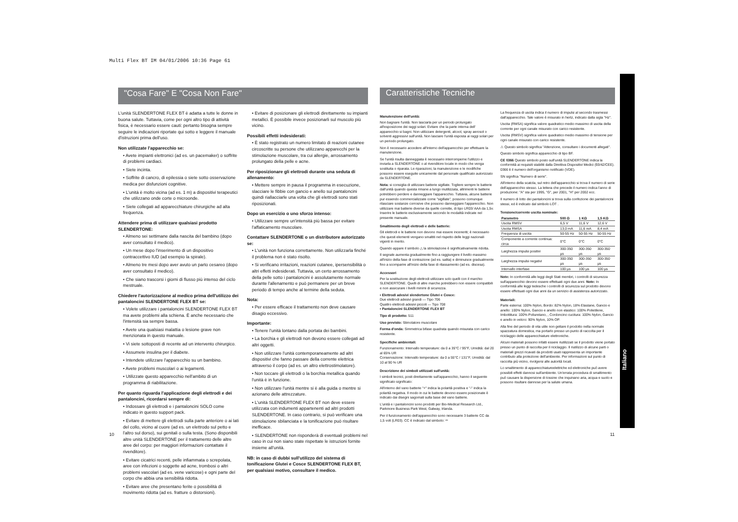Multi Flex BT IM 04/01/2006 10:36 Page 61
"Cosa Fare" E "Cosa Non Fare"
L'unità SLENDERTONE FLEX BT è adatta a tutte le donne in buona salute. Tuttavia, come per ogni altro tipo di attività fisica, è necessario essere cauti: pertanto bisogna sempre seguire le indicazioni riportate qui sotto e leggere il manuale d'istruzioni prima dell'uso.
Non utilizzate l'apparecchio se:
• Avete impianti elettronici (ad es. un pacemaker) o soffrite di problemi cardiaci.
• Siete incinta.
• Soffrite di cancro, di epilessia o siete sotto osservazione medica per disfunzioni cognitive.
• L'unità è molto vicina (ad es. 1 m) a dispositivi terapeutici che utilizzano onde corte o microonde.
• Siete collegati ad apparecchiature chirurgiche ad alta frequenza.
Attendere prima di utilizzare qualsiasi prodotto SLENDERTONE:
• Almeno sei settimane dalla nascita del bambino (dopo aver consultato il medico).
• Un mese dopo l'inserimento di un dispositivo contraccettivo IUD (ad esempio la spirale).
• Almeno tre mesi dopo aver avuto un parto cesareo (dopo aver consultato il medico).
• Che siano trascorsi i giorni di flusso più intenso del ciclo mestruale.
Chiedere l'autorizzazione al medico prima dell'utilizzo dei pantaloncini SLENDERTONE FLEX BT se:
• Volete utilizzare i pantaloncini SLENDERTONE FLEX BT ma avete problemi alla schiena. È anche necessario che l'intensità sia sempre bassa.
• Avete una qualsiasi malattia o lesione grave non menzionata in questo manuale.
• Vi siete sottoposti di recente ad un intervento chirurgico.
• Assumete insulina per il diabete.
• Intendete utilizzare l'apparecchio su un bambino.
• Avete problemi muscolari o ai legamenti.
• Utilizzate questo apparecchio nell'ambito di un programma di riabilitazione.
Per quanto riguarda l'applicazione degli elettrodi e dei pantaloncini, ricordarsi sempre di:
• Indossare gli elettrodi e i pantaloncini SOLO come indicato in questo support pack.
• Evitare di mettere gli elettrodi sulla parte anteriore o ai lati del collo, vicino al cuore (ad es. un elettrodo sul petto e l'altro sul dorso), sui genitali o sulla testa. (Sono disponibili altre unità SLENDERTONE per il trattamento delle altre aree del corpo: per maggiori informazioni contattate il rivenditore).
• Evitare cicatrici recenti, pelle infiammata o screpolata, aree con infezioni o soggette ad acne, trombosi o altri problemi vascolari (ad es. vene varicose) e ogni parte del corpo che abbia una sensibilità ridotta.
• Evitare aree che presentano ferite o possibilità di movimento ridotta (ad es. fratture o distorsioni).
• Evitare di posizionare gli elettrodi direttamente su impianti metallici. È possibile invece posizionarli sul muscolo più vicino.
Possibili effetti indesiderati:
• È stato registrato un numero limitato di reazioni cutanee circoscritte su persone che utilizzano apparecchi per la stimolazione muscolare, tra cui allergie, arrossamento prolungato della pelle e acne.
Per riposizionare gli elettrodi durante una seduta di allenamento:
• Mettere sempre in pausa il programma in esecuzione, slacciare le fibbie con gancio e anello sui pantaloncini quindi riallacciarle una volta che gli elettrodi sono stati riposizionati.
Dopo un esercizio o uno sforzo intenso:
• Utilizzare sempre un'intensità più bassa per evitare l'affaticamento muscolare.
Contattare SLENDERTONE o un distributore autorizzato se:
• L'unità non funziona correttamente. Non utilizzarla finché il problema non è stato risolto.
• Si verificano irritazioni, reazioni cutanee, ipersensibilità o altri effetti indesiderati. Tuttavia, un certo arrossamento della pelle sotto i pantaloncini è assolutamente normale durante l'allenamento e può permanere per un breve periodo di tempo anche al termine della seduta.
Nota:
• Per essere efficace il trattamento non deve causare disagio eccessivo.
Importante:
• Tenere l'unità lontano dalla portata dei bambini.
• La borchia e gli elettrodi non devono essere collegati ad altri oggetti.
• Non utilizzare l'unità contemporaneamente ad altri dispositivi che fanno passare della corrente elettrica attraverso il corpo (ad es. un altro elettrostimolatore).
• Non toccare gli elettrodi o la borchia metallica quando l'unità è in funzione.
• Non utilizzare l'unità mentre si è alla guida o mentre si azionano delle attrezzature.
• L'unità SLENDERTONE FLEX BT non deve essere utilizzata con indumenti appartenenti ad altri prodotti SLENDERTONE. In caso contrario, si può verificare una stimolazione sbilanciata e la tonificazione può risultare inefficace.
• SLENDERTONE non risponderà di eventuali problemi nel caso in cui non siano state rispettate le istruzioni fornite insieme all'unità.
NB: in caso di dubbi sull'utilizzo del sistema di tonificazione Glutei e Cosce SLENDERTONE FLEX BT, per qualsiasi motivo, consultare il medico.
10
Caratteristiche Tecniche
Manutenzione dell'unità:
Non bagnare l'unità. Non lasciarla per un periodo prolungato all'esposizione dei raggi solari. Evitare che la parte interna dell' apparecchio si bagni. Non utilizzare detergenti, alcool, spray aerosol o solventi aggressivi sull'unità. Non lasciare l'unità esposta ai raggi solari per un periodo prolungato.
Non è necessario accedere all'interno dell'apparecchio per effettuare la manutenzione.
Se l'unità risulta danneggiata è necessario interromperne l'utilizzo e inviarla a SLENDERTONE o al rivenditore locale in modo che venga sostituita o riparata. Le riparazioni, la manutenzione e le modifiche possono essere eseguite unicamente dal personale qualificato autorizzato da SLENDERTONE.
Nota: si consiglia di utilizzare batterie sigillate. Togliere sempre le batterie dall'unità quando questa rimane a lungo inutilizzata, altrimenti le batterie potrebbero perdere e danneggiare l'apparecchio. Tuttavia, alcune batterie pur essendo commercializzate come "sigillate", possono comunque rilasciare sostanze corrosive che possono danneggiare l'apparecchio. Non utilizzare mai batterie diverse da quelle corrette, di tipo LR03/ AAA da 1,5v. Inserire le batterie esclusivamente secondo le modalità indicate nel presente manuale.
Smaltimento degli elettrodi e delle batterie:
Gli elettrodi e le batterie non devono mai essere inceneriti; è necessario che questi elementi vengano smaltiti nel rispetto delle leggi nazionali vigenti in merito.
Quando appare il simbolo △ la stimolazione è significativamente ridotta.
Il segnale aumenta gradualmente fino a raggiungere il livello massimo all'inizio della fase di contrazione (ad es. salita) e diminuisce gradualmente fino a scomparire all'inizio della fase di rilassamento (ad es. discesa).
Accessori
Per la sostituzione degli elettrodi utilizzare solo quelli con il marchio SLENDERTONE. Quelli di altre marche potrebbero non essere compatibili e non assicurare i livelli minimi di sicurezza.
• Elettrodi adesivi slendertone Glutei e Cosce:
Due elettrodi adesivi grandi — Tipo 706
Quattro elettrodi adesivi piccoli — Tipo 708
• Pantaloncini SLENDERTONE FLEX BT
Tipo di prodotto: 511
Uso previsto: Stimolatore muscolare
Forma d'onda: Simmetrica bifase quadrata quando misurata con carico resistente.
Specifiche ambientali:
Funzionamento: Intervallo temperature: da 0 a 35°C / 95°F, Umidità: dal 20 al 65% UR
Conservazione: Intervallo temperature: da 0 a 55°C / 131°F, Umidità: dal 10 al 90 % UR
Descrizione dei simboli utilizzati sull'unità:
I simboli tecnici, posti direttamente sull'apparecchio, hanno il seguente significato significato:
All'interno del vano batterie "+" indica la polarità positiva e "-" indica la polarità negativa. Il modo in cui le batterie devono essere posizionate è indicato dai disegni sagomati sulla base del vano batterie.
L'unità e i pantaloncini sono prodotti per Bio-Medical Research Ltd., Parkmore Business Park West, Galway, Irlanda.
Per il funzionamento dell'apparecchio sono necessarie 3 batterie CC da 1,5 volt (LR03). CC è indicato dal simbolo: ⎓
La frequenza di uscita indica il numero di impulsi al secondo trasmessi dall'apparecchio. Tale valore è misurato in hertz, indicato dalla sigla "Hz".
Uscita (RMSA) significa valore quadratico medio massimo di uscita della corrente per ogni canale misurato con carico resistente.
Uscita (RMSV) significa valore quadratico medio massimo di tensione per ogni canale misurato con carico resistente.
⚠ Questo simbolo significa "Attenzione, consultare i documenti allegati".
Questo simbolo significa apparecchio di tipo BF.
CE 0366 Questo simbolo posto sull'unità SLENDERTONE indica la conformità ai requisiti stabiliti dalla Direttiva Dispositivi Medici (93/42/CEE). 0366 è il numero dell'organismo notificato (VDE).
SN significa "Numero di serie".
All'interno della scatola, sul retro dell'apparecchio si trova il numero di serie dell'apparecchio stesso. La lettera che precede il numero indica l'anno di produzione: "A" sta per 1995, "G", per 2001, "H" per 2002 ecc.
Il numero di lotto dei pantaloncini si trova sulla confezione dei pantaloncini stessi, ed è indicato dal simbolo LOT .
Tensione/corrente uscita nominale:
| Parametro | 500 Ω | 1 KΩ | 1,5 KΩ |
| --- | --- | --- | --- |
| Uscita RMSV | 6,5 V | 11,6 V | 12,6 V |
| Uscita RMSA | 13,0 mA | 11,6 mA | 8,4 mA |
| Frequenza di uscita | 50-55 Hz | 50-55 Hz | 50-55 Hz |
| Componente a corrente continua: circa | 0°C | 0°C | 0°C |
| Larghezza impulsi positivi | 300-350 µs | 300-350 µs | 300-350 µs |
| Larghezza impulsi negativi | 300-350 µs | 300-350 µs | 300-350 µs |
| Intervallo interfase | 100 µs | 100 µs | 100 µs |
Note: In conformità alle leggi degli Stati membri, i controlli di sicurezza sull'apparecchio devono essere effettuati ogni due anni. Note: In conformità alle leggi tedesche i controlli di sicurezza sul prodotto devono essere effettuati ogni due anni da un servizio di assistenza autorizzato.
Materiali:
Parte esterna: 100% Nylon, Bordo: 82% Nylon, 18% Elastane, Gancio e anello: 100% Nylon, Gancio e anello non elastico: 100% Polietilene, Imbottitura: 100% Poliuretano, , Cordoncino cucitura: 100% Nylon, Gancio e anello in velcro: 90% Nylon, 10% OP.
Alla fine del periodo di vita utile non gettare il prodotto nella normale spazzatura domestica, ma portarlo presso un punto di raccolta per il riciclaggio delle apparecchiature elettroniche.
Alcuni materiali possono infatti essere riutilizzati se il prodotto viene portato presso un punto di raccolta per il riciclaggio. Il riutilizzo di alcune parti o materiali grezzi ricavati da prodotti usati rappresenta un importante contributo alla protezione dell'ambiente. Per informazioni sul punto di raccolta più vicino, rivolgersi alle autorità locali.
Lo smaltimento di apparecchiatureelettriche ed elettroniche può avere possibili effetti dannosi sull'ambiente. Un'errata procedura di smaltimento può causare la dispersione di tossine che inquinano aria, acqua e suolo e possono risultare dannose per la salute umana.
11
Italiano